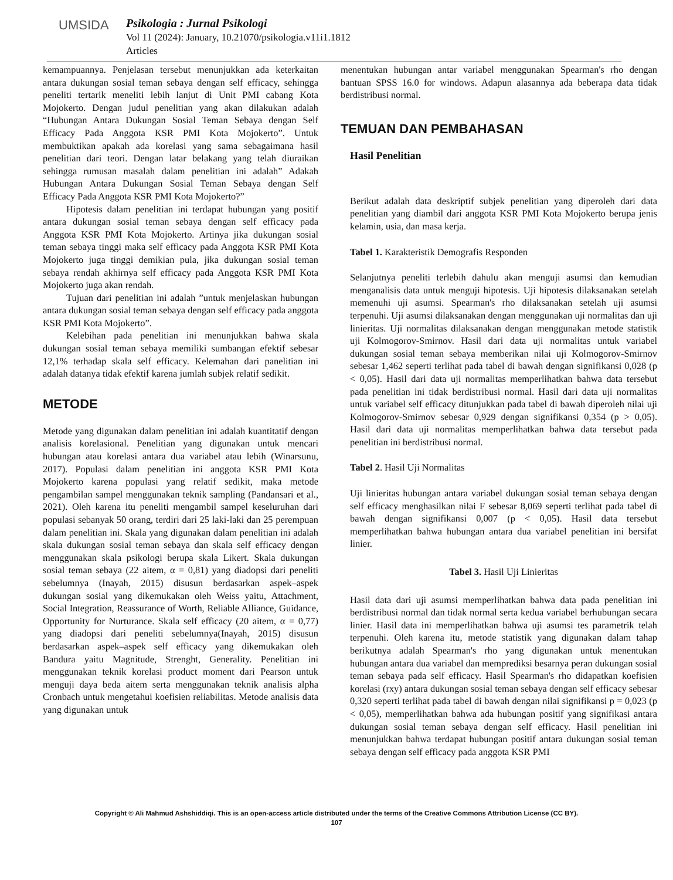UMSIDA
Psikologia : Jurnal Psikologi
Vol 11 (2024): January, 10.21070/psikologia.v11i1.1812
Articles
kemampuannya. Penjelasan tersebut menunjukkan ada keterkaitan antara dukungan sosial teman sebaya dengan self efficacy, sehingga peneliti tertarik meneliti lebih lanjut di Unit PMI cabang Kota Mojokerto. Dengan judul penelitian yang akan dilakukan adalah “Hubungan Antara Dukungan Sosial Teman Sebaya dengan Self Efficacy Pada Anggota KSR PMI Kota Mojokerto”. Untuk membuktikan apakah ada korelasi yang sama sebagaimana hasil penelitian dari teori. Dengan latar belakang yang telah diuraikan sehingga rumusan masalah dalam penelitian ini adalah” Adakah Hubungan Antara Dukungan Sosial Teman Sebaya dengan Self Efficacy Pada Anggota KSR PMI Kota Mojokerto?”
Hipotesis dalam penelitian ini terdapat hubungan yang positif antara dukungan sosial teman sebaya dengan self efficacy pada Anggota KSR PMI Kota Mojokerto. Artinya jika dukungan sosial teman sebaya tinggi maka self efficacy pada Anggota KSR PMI Kota Mojokerto juga tinggi demikian pula, jika dukungan sosial teman sebaya rendah akhirnya self efficacy pada Anggota KSR PMI Kota Mojokerto juga akan rendah.
Tujuan dari penelitian ini adalah ”untuk menjelaskan hubungan antara dukungan sosial teman sebaya dengan self efficacy pada anggota KSR PMI Kota Mojokerto”.
Kelebihan pada penelitian ini menunjukkan bahwa skala dukungan sosial teman sebaya memiliki sumbangan efektif sebesar 12,1% terhadap skala self efficacy. Kelemahan dari panelitian ini adalah datanya tidak efektif karena jumlah subjek relatif sedikit.
METODE
Metode yang digunakan dalam penelitian ini adalah kuantitatif dengan analisis korelasional. Penelitian yang digunakan untuk mencari hubungan atau korelasi antara dua variabel atau lebih (Winarsunu, 2017). Populasi dalam penelitian ini anggota KSR PMI Kota Mojokerto karena populasi yang relatif sedikit, maka metode pengambilan sampel menggunakan teknik sampling (Pandansari et al., 2021). Oleh karena itu peneliti mengambil sampel keseluruhan dari populasi sebanyak 50 orang, terdiri dari 25 laki-laki dan 25 perempuan dalam penelitian ini. Skala yang digunakan dalam penelitian ini adalah skala dukungan sosial teman sebaya dan skala self efficacy dengan menggunakan skala psikologi berupa skala Likert. Skala dukungan sosial teman sebaya (22 aitem, α = 0,81) yang diadopsi dari peneliti sebelumnya (Inayah, 2015) disusun berdasarkan aspek–aspek dukungan sosial yang dikemukakan oleh Weiss yaitu, Attachment, Social Integration, Reassurance of Worth, Reliable Alliance, Guidance, Opportunity for Nurturance. Skala self efficacy (20 aitem, α = 0,77) yang diadopsi dari peneliti sebelumnya(Inayah, 2015) disusun berdasarkan aspek–aspek self efficacy yang dikemukakan oleh Bandura yaitu Magnitude, Strenght, Generality. Penelitian ini menggunakan teknik korelasi product moment dari Pearson untuk menguji daya beda aitem serta menggunakan teknik analisis alpha Cronbach untuk mengetahui koefisien reliabilitas. Metode analisis data yang digunakan untuk
menentukan hubungan antar variabel menggunakan Spearman's rho dengan bantuan SPSS 16.0 for windows. Adapun alasannya ada beberapa data tidak berdistribusi normal.
TEMUAN DAN PEMBAHASAN
Hasil Penelitian
Berikut adalah data deskriptif subjek penelitian yang diperoleh dari data penelitian yang diambil dari anggota KSR PMI Kota Mojokerto berupa jenis kelamin, usia, dan masa kerja.
Tabel 1. Karakteristik Demografis Responden
Selanjutnya peneliti terlebih dahulu akan menguji asumsi dan kemudian menganalisis data untuk menguji hipotesis. Uji hipotesis dilaksanakan setelah memenuhi uji asumsi. Spearman's rho dilaksanakan setelah uji asumsi terpenuhi. Uji asumsi dilaksanakan dengan menggunakan uji normalitas dan uji linieritas. Uji normalitas dilaksanakan dengan menggunakan metode statistik uji Kolmogorov-Smirnov. Hasil dari data uji normalitas untuk variabel dukungan sosial teman sebaya memberikan nilai uji Kolmogorov-Smirnov sebesar 1,462 seperti terlihat pada tabel di bawah dengan signifikansi 0,028 (p < 0,05). Hasil dari data uji normalitas memperlihatkan bahwa data tersebut pada penelitian ini tidak berdistribusi normal. Hasil dari data uji normalitas untuk variabel self efficacy ditunjukkan pada tabel di bawah diperoleh nilai uji Kolmogorov-Smirnov sebesar 0,929 dengan signifikansi 0,354 (p > 0,05). Hasil dari data uji normalitas memperlihatkan bahwa data tersebut pada penelitian ini berdistribusi normal.
Tabel 2. Hasil Uji Normalitas
Uji linieritas hubungan antara variabel dukungan sosial teman sebaya dengan self efficacy menghasilkan nilai F sebesar 8,069 seperti terlihat pada tabel di bawah dengan signifikansi 0,007 (p < 0,05). Hasil data tersebut memperlihatkan bahwa hubungan antara dua variabel penelitian ini bersifat linier.
Tabel 3. Hasil Uji Linieritas
Hasil data dari uji asumsi memperlihatkan bahwa data pada penelitian ini berdistribusi normal dan tidak normal serta kedua variabel berhubungan secara linier. Hasil data ini memperlihatkan bahwa uji asumsi tes parametrik telah terpenuhi. Oleh karena itu, metode statistik yang digunakan dalam tahap berikutnya adalah Spearman's rho yang digunakan untuk menentukan hubungan antara dua variabel dan memprediksi besarnya peran dukungan sosial teman sebaya pada self efficacy. Hasil Spearman's rho didapatkan koefisien korelasi (rxy) antara dukungan sosial teman sebaya dengan self efficacy sebesar 0,320 seperti terlihat pada tabel di bawah dengan nilai signifikansi p = 0,023 (p < 0,05), memperlihatkan bahwa ada hubungan positif yang signifikasi antara dukungan sosial teman sebaya dengan self efficacy. Hasil penelitian ini menunjukkan bahwa terdapat hubungan positif antara dukungan sosial teman sebaya dengan self efficacy pada anggota KSR PMI
Copyright © Ali Mahmud Ashshiddiqi. This is an open-access article distributed under the terms of the Creative Commons Attribution License (CC BY).
107